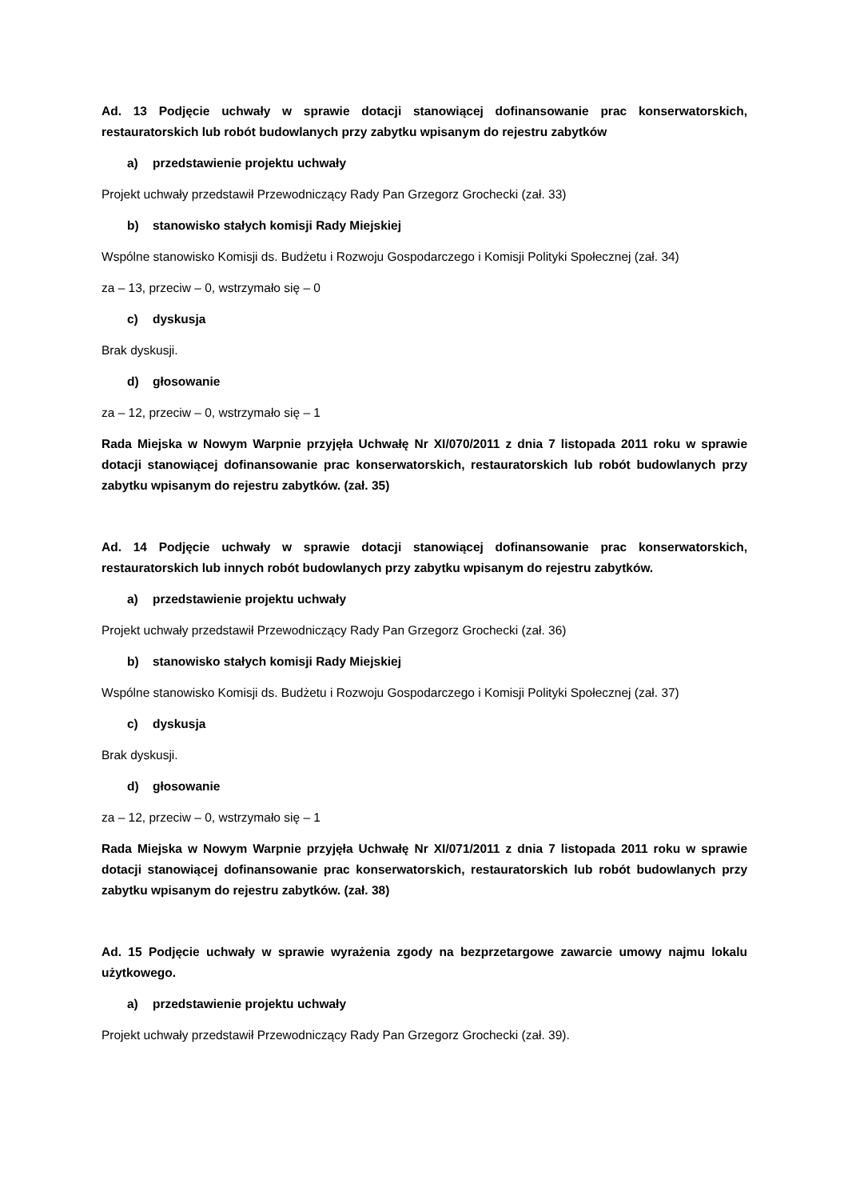Ad. 13 Podjęcie uchwały w sprawie dotacji stanowiącej dofinansowanie prac konserwatorskich, restauratorskich lub robót budowlanych przy zabytku wpisanym do rejestru zabytków
a) przedstawienie projektu uchwały
Projekt uchwały przedstawił Przewodniczący Rady Pan Grzegorz Grochecki (zał. 33)
b) stanowisko stałych komisji Rady Miejskiej
Wspólne stanowisko Komisji ds. Budżetu i Rozwoju Gospodarczego i Komisji Polityki Społecznej (zał. 34)
za – 13, przeciw – 0, wstrzymało się – 0
c) dyskusja
Brak dyskusji.
d) głosowanie
za – 12, przeciw – 0, wstrzymało się – 1
Rada Miejska w Nowym Warpnie przyjęła Uchwałę Nr XI/070/2011 z dnia 7 listopada 2011 roku w sprawie dotacji stanowiącej dofinansowanie prac konserwatorskich, restauratorskich lub robót budowlanych przy zabytku wpisanym do rejestru zabytków. (zał. 35)
Ad. 14 Podjęcie uchwały w sprawie dotacji stanowiącej dofinansowanie prac konserwatorskich, restauratorskich lub innych robót budowlanych przy zabytku wpisanym do rejestru zabytków.
a) przedstawienie projektu uchwały
Projekt uchwały przedstawił Przewodniczący Rady Pan Grzegorz Grochecki (zał. 36)
b) stanowisko stałych komisji Rady Miejskiej
Wspólne stanowisko Komisji ds. Budżetu i Rozwoju Gospodarczego i Komisji Polityki Społecznej (zał. 37)
c) dyskusja
Brak dyskusji.
d) głosowanie
za – 12, przeciw – 0, wstrzymało się – 1
Rada Miejska w Nowym Warpnie przyjęła Uchwałę Nr XI/071/2011 z dnia 7 listopada 2011 roku w sprawie dotacji stanowiącej dofinansowanie prac konserwatorskich, restauratorskich lub robót budowlanych przy zabytku wpisanym do rejestru zabytków. (zał. 38)
Ad. 15 Podjęcie uchwały w sprawie wyrażenia zgody na bezprzetargowe zawarcie umowy najmu lokalu użytkowego.
a) przedstawienie projektu uchwały
Projekt uchwały przedstawił Przewodniczący Rady Pan Grzegorz Grochecki (zał. 39).